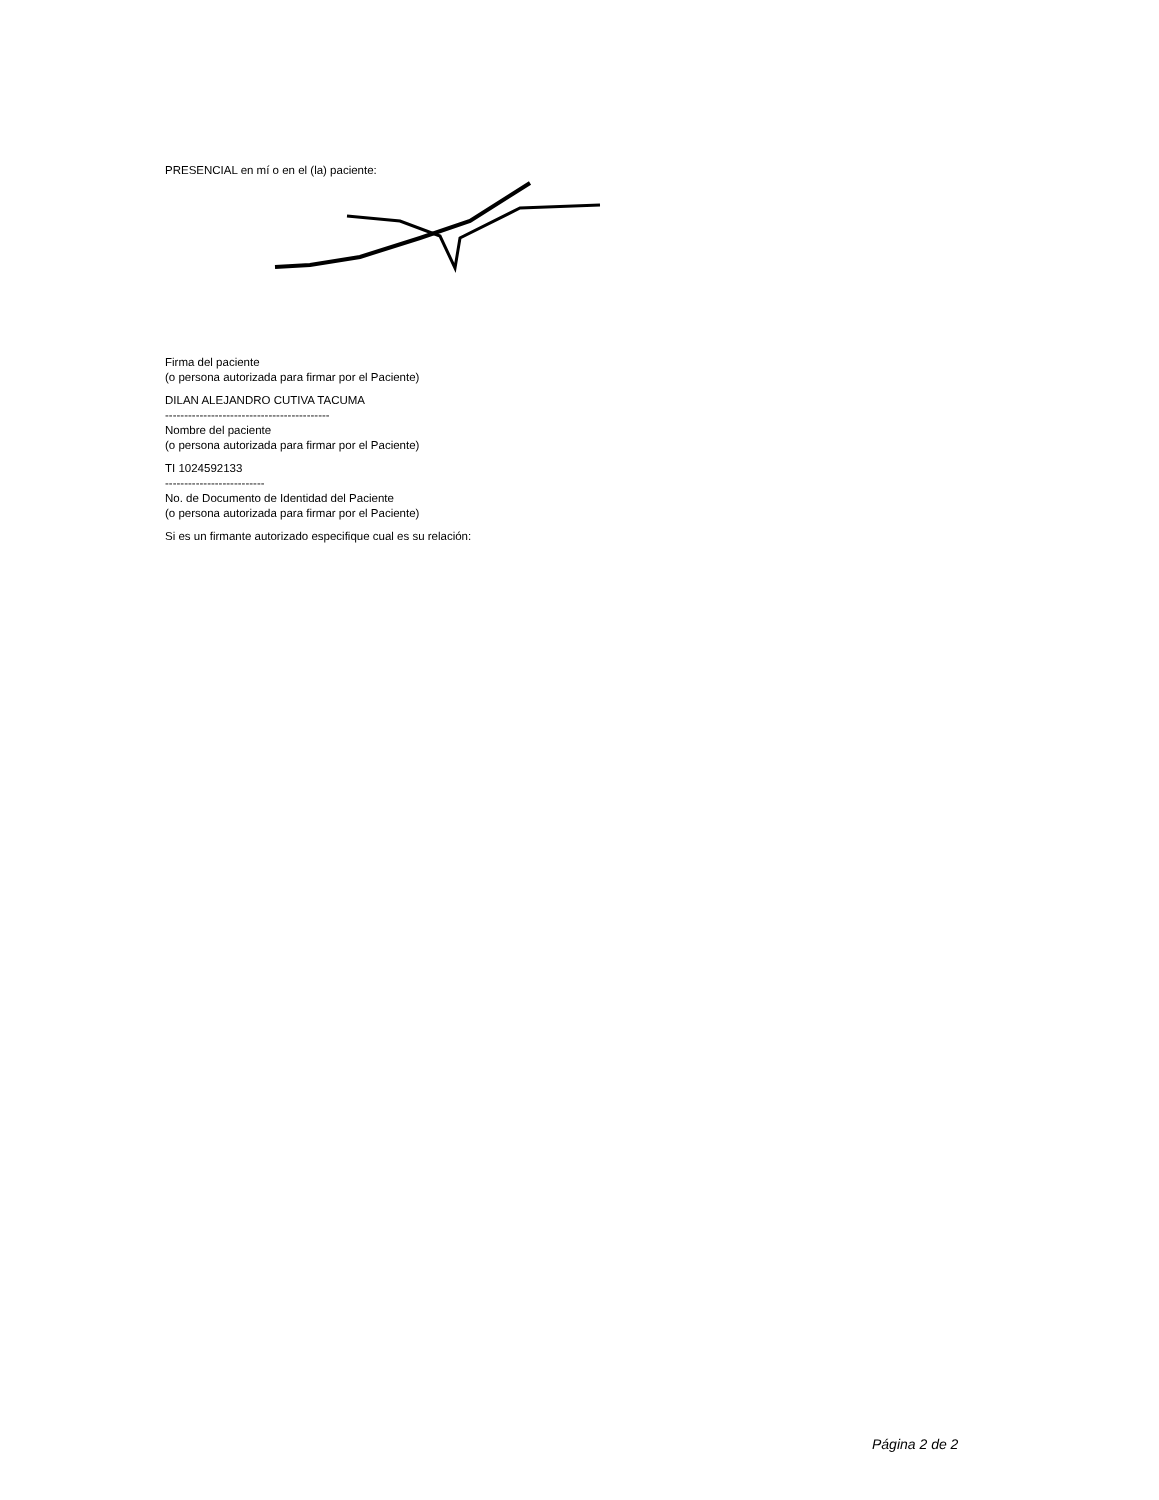PRESENCIAL en mí o en el (la) paciente:
Firma del paciente
(o persona autorizada para firmar por el Paciente)
DILAN ALEJANDRO CUTIVA TACUMA
-------------------------------------------
Nombre del paciente
(o persona autorizada para firmar por el Paciente)
TI 1024592133
--------------------------
No. de Documento de Identidad del Paciente
(o persona autorizada para firmar por el Paciente)
Si es un firmante autorizado especifique cual es su relación:
Página 2 de 2